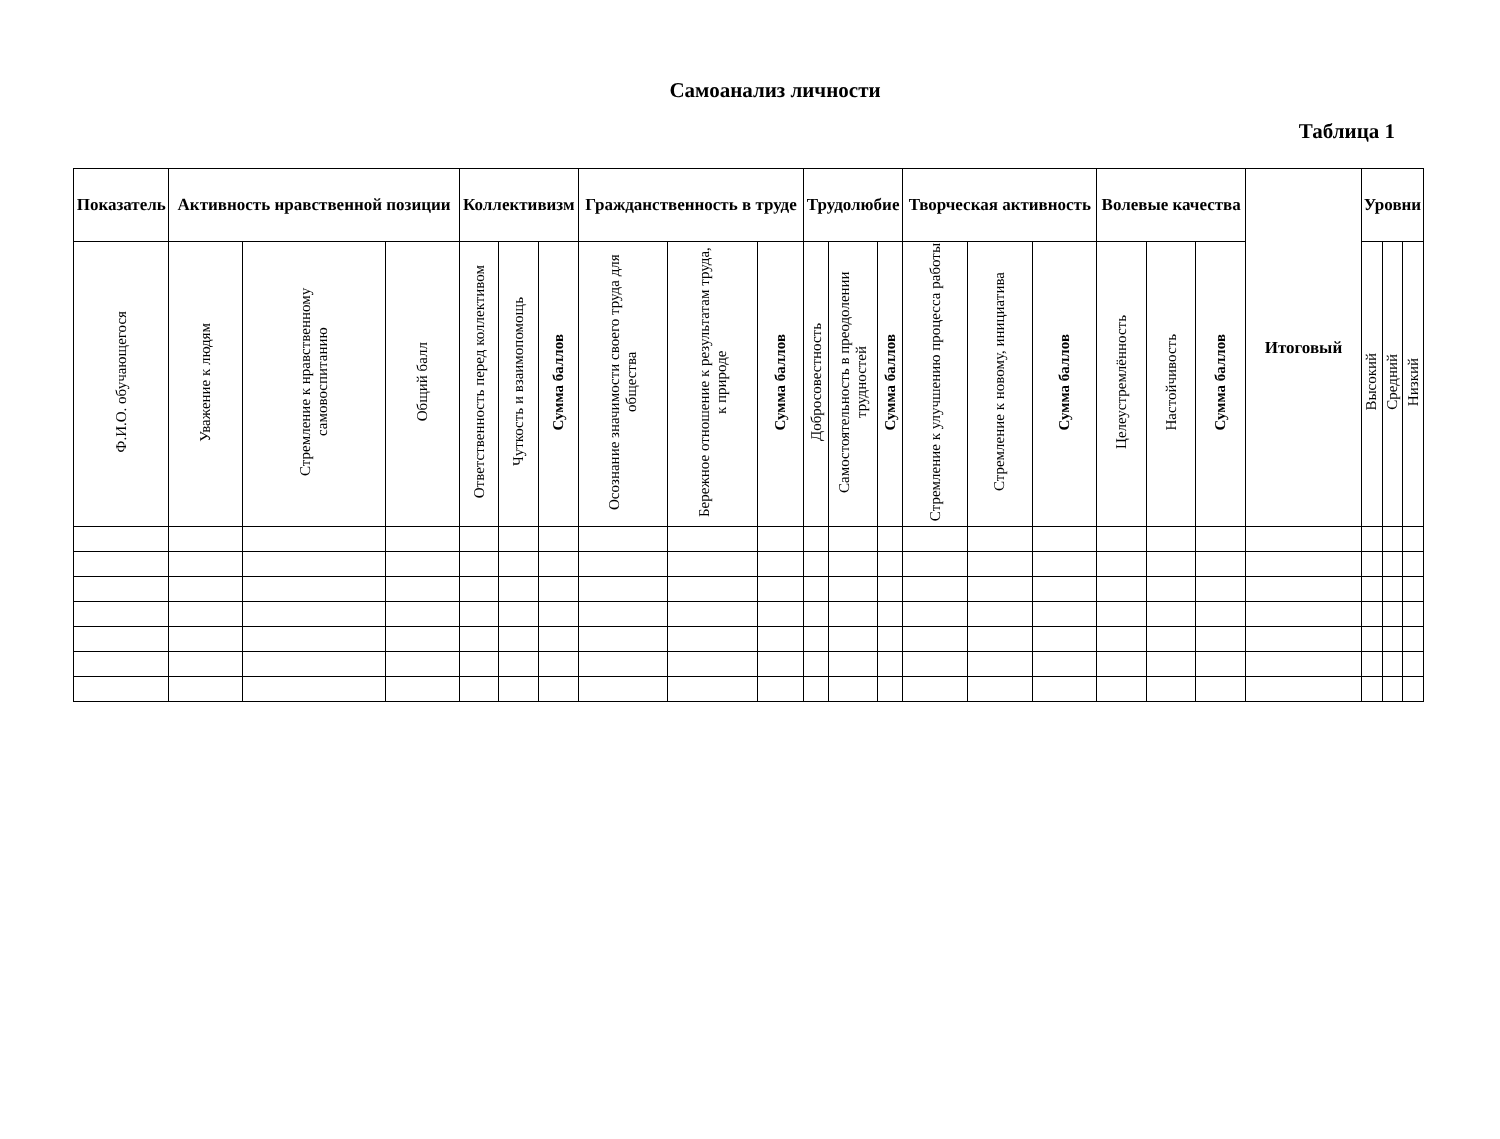Самоанализ личности
Таблица 1
| Показатель | Активность нравственной позиции | | | Коллективизм | | | Гражданственность в труде | | | Трудолюбие | | | Творческая активность | | | Волевые качества | | | Итоговый | Уровни | | |
| --- | --- | --- | --- | --- | --- | --- | --- | --- | --- | --- | --- | --- | --- | --- | --- | --- | --- | --- | --- | --- | --- | --- |
| Ф.И.О. обучающегося | Уважение к людям | Стремление к нравственному самовоспитанию | Общий балл | Ответственность перед коллективом | Чуткость и взаимопомощь | Сумма баллов | Осознание значимости своего труда для общества | Бережное отношение к результатам труда, к природе | Сумма баллов | Добросовестность | Самостоятельность в преодолении трудностей | Сумма баллов | Стремление к улучшению процесса работы | Стремление к новому, инициатива | Сумма баллов | Целеустремлённость | Настойчивость | Сумма баллов | | Высокий | Средний | Низкий |